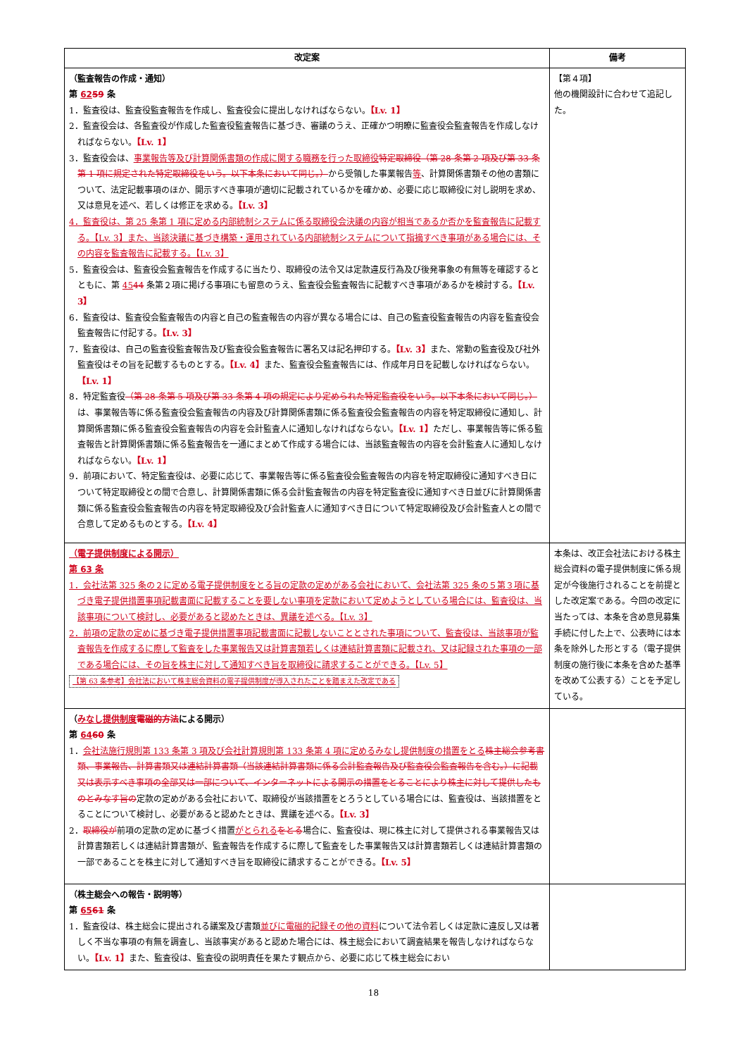| 改定案 | 備考 |
| --- | --- |
| （監査報告の作成・通知） 第 62 59 条 1．監査役は、監査役監査報告を作成し、監査役会に提出しなければならない。 【Lv. 1】 2．監査役会は、各監査役が作成した監査役監査報告に基づき、審議のうえ、正確かつ明瞭に監査役会監査報告を作成しなければならない。 【Lv. 1】 3．監査役会は、 事業報告等及び計算関係書類の作成に関する職務を行った取締役 特定取締役（第 28 条第 2 項及び第 33 条第 1 項に規定された特定取締役をいう。以下本条において同じ。） から受領した事業報告 等 、計算関係書類その他の書類について、法定記載事項のほか、開示すべき事項が適切に記載されているかを確かめ、必要に応じ取締役に対し説明を求め、又は意見を述べ、若しくは修正を求める。 【Lv. 3】 4．監査役は、第 25 条第 1 項に定める内部統制システムに係る取締役会決議の内容が相当であるか否かを監査報告に記載する。【Lv. 3】また、当該決議に基づき構築・運用されている内部統制システムについて指摘すべき事項がある場合には、その内容を監査報告に記載する。【Lv. 3】 5．監査役会は、監査役会監査報告を作成するに当たり、取締役の法令又は定款違反行為及び後発事象の有無等を確認するとともに、第 45 44 条第２項に掲げる事項にも留意のうえ、監査役会監査報告に記載すべき事項があるかを検討する。 【Lv. 3】 6．監査役は、監査役会監査報告の内容と自己の監査報告の内容が異なる場合には、自己の監査役監査報告の内容を監査役会監査報告に付記する。 【Lv. 3】 7．監査役は、自己の監査役監査報告及び監査役会監査報告に署名又は記名押印する。 【Lv. 3】 また、常勤の監査役及び社外監査役はその旨を記載するものとする。 【Lv. 4】 また、監査役会監査報告には、作成年月日を記載しなければならない。 【Lv. 1】 8．特定監査役 （第 28 条第 5 項及び第 33 条第 4 項の規定により定められた特定監査役をいう。以下本条において同じ。） は、事業報告等に係る監査役会監査報告の内容及び計算関係書類に係る監査役会監査報告の内容を特定取締役に通知し、計算関係書類に係る監査役会監査報告の内容を会計監査人に通知しなければならない。 【Lv. 1】 ただし、事業報告等に係る監査報告と計算関係書類に係る監査報告を一通にまとめて作成する場合には、当該監査報告の内容を会計監査人に通知しなければならない。 【Lv. 1】 9．前項において、特定監査役は、必要に応じて、事業報告等に係る監査役会監査報告の内容を特定取締役に通知すべき日について特定取締役との間で合意し、計算関係書類に係る会計監査報告の内容を特定監査役に通知すべき日並びに計算関係書類に係る監査役会監査報告の内容を特定取締役及び会計監査人に通知すべき日について特定取締役及び会計監査人との間で合意して定めるものとする。 【Lv. 4】 | 【第４項】 他の機関設計に合わせて追記した。 |
| （電子提供制度による開示） 第 63 条 1．会社法第 325 条の２に定める電子提供制度をとる旨の定款の定めがある会社において、会社法第 325 条の５第３項に基づき電子提供措置事項記載書面に記載することを要しない事項を定款において定めようとしている場合には、監査役は、当該事項について検討し、必要があると認めたときは、異議を述べる。【Lv. 3】 2．前項の定款の定めに基づき電子提供措置事項記載書面に記載しないこととされた事項について、監査役は、当該事項が監査報告を作成するに際して監査をした事業報告又は計算書類若しくは連結計算書類に記載され、又は記録された事項の一部である場合には、その旨を株主に対して通知すべき旨を取締役に請求することができる。【Lv. 5】 【第 63 条参考】会社法において株主総会資料の電子提供制度が導入されたことを踏まえた改定である | 本条は、改正会社法における株主総会資料の電子提供制度に係る規定が今後施行されることを前提とした改定案である。今回の改定に当たっては、本条を含め意見募集手続に付した上で、公表時には本条を除外した形とする（電子提供制度の施行後に本条を含めた基準を改めて公表する）ことを予定している。 |
| （ みなし提供制度 電磁的方法 による開示） 第 64 60 条 1． 会社法施行規則第 133 条第 3 項及び会社計算規則第 133 条第 4 項に定めるみなし提供制度の措置をとる 株主総会参考書類、事業報告、計算書類又は連結計算書類（当該連結計算書類に係る会計監査報告及び監査役会監査報告を含む。）に記載又は表示すべき事項の全部又は一部について、インターネットによる開示の措置をとることにより株主に対して提供したものとみなす旨の 定款の定めがある会社において、取締役が当該措置をとろうとしている場合には、監査役は、当該措置をとることについて検討し、必要があると認めたときは、異議を述べる。 【Lv. 3】 2． 取締役が 前項の定款の定めに基づく措置 がとられる をとる 場合に、監査役は、現に株主に対して提供される事業報告又は計算書類若しくは連結計算書類が、監査報告を作成するに際して監査をした事業報告又は計算書類若しくは連結計算書類の一部であることを株主に対して通知すべき旨を取締役に請求することができる。 【Lv. 5】 | |
| （株主総会への報告・説明等） 第 65 61 条 1．監査役は、株主総会に提出される議案及び書類 並びに電磁的記録その他の資料 について法令若しくは定款に違反し又は著しく不当な事項の有無を調査し、当該事実があると認めた場合には、株主総会において調査結果を報告しなければならない。 【Lv. 1】 また、監査役は、監査役の説明責任を果たす観点から、必要に応じて株主総会におい | |
18